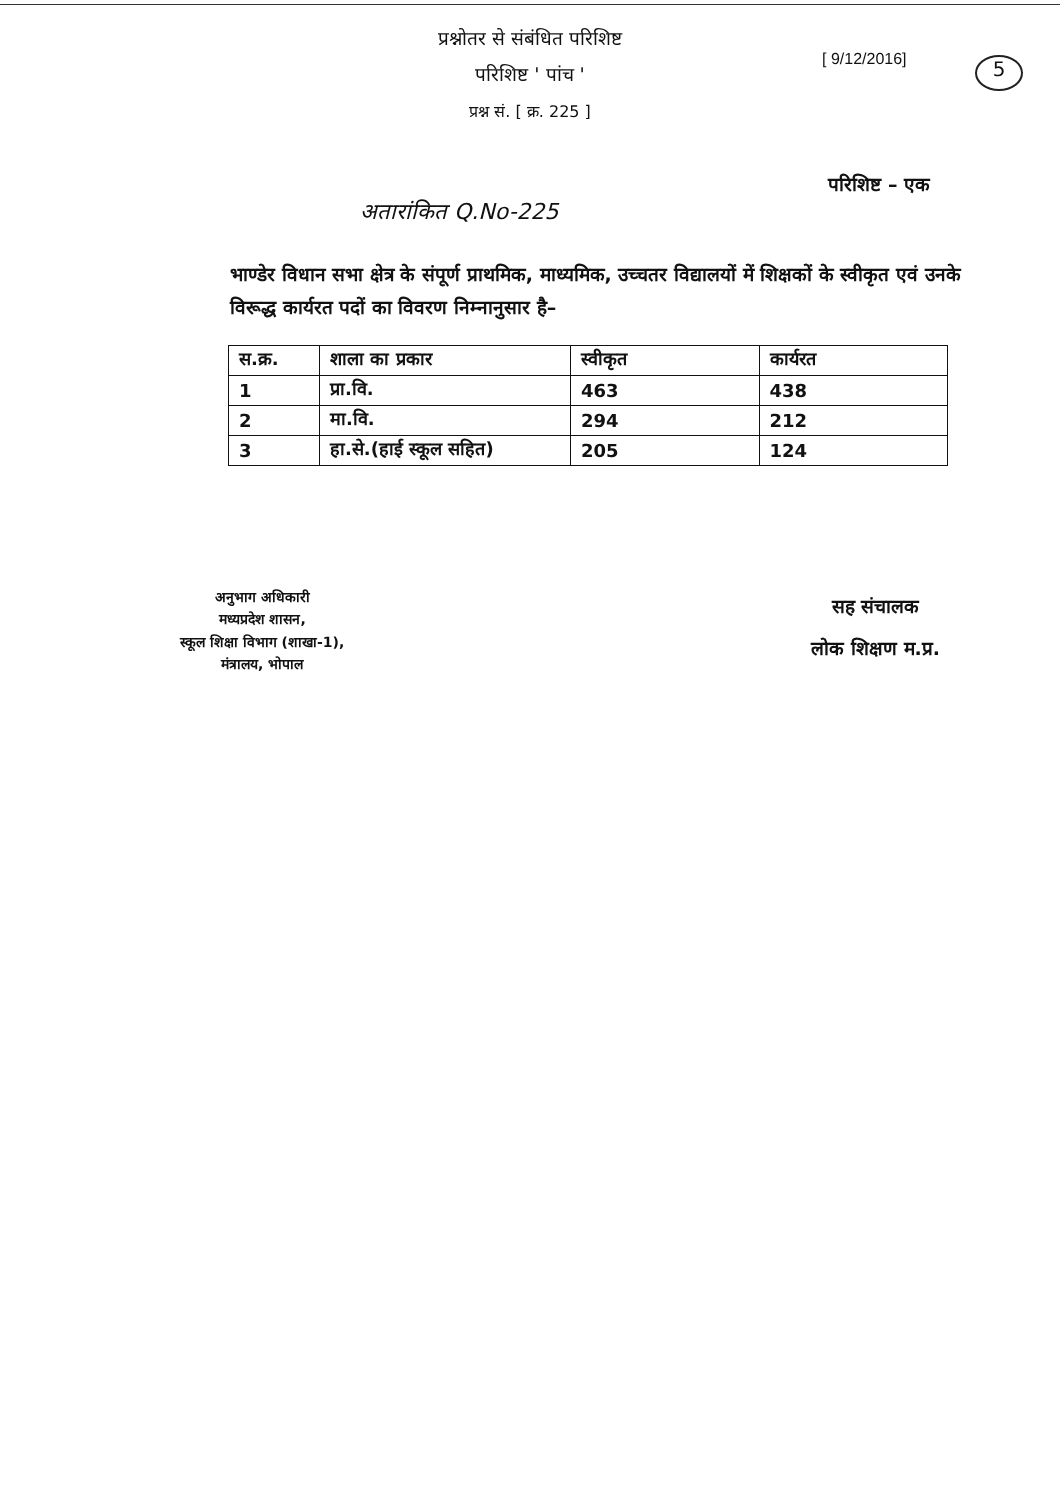प्रश्नोतर से संबंधित परिशिष्ट
परिशिष्ट ' पांच '
प्रश्न सं. [ क्र. 225 ]
[ 9/12/2016] 5
परिशिष्ट – एक
अतारांकित Q.No-225
भाण्डेर विधान सभा क्षेत्र के संपूर्ण प्राथमिक, माध्यमिक, उच्चतर विद्यालयों में शिक्षकों के स्वीकृत एवं उनके विरूद्ध कार्यरत पदों का विवरण निम्नानुसार है–
| स.क्र. | शाला का प्रकार | स्वीकृत | कार्यरत |
| --- | --- | --- | --- |
| 1 | प्रा.वि. | 463 | 438 |
| 2 | मा.वि. | 294 | 212 |
| 3 | हा.से.(हाई स्कूल सहित) | 205 | 124 |
अनुभाग अधिकारी
मध्यप्रदेश शासन,
स्कूल शिक्षा विभाग (शाखा-1),
मंत्रालय, भोपाल
सह संचालक
लोक शिक्षण म.प्र.